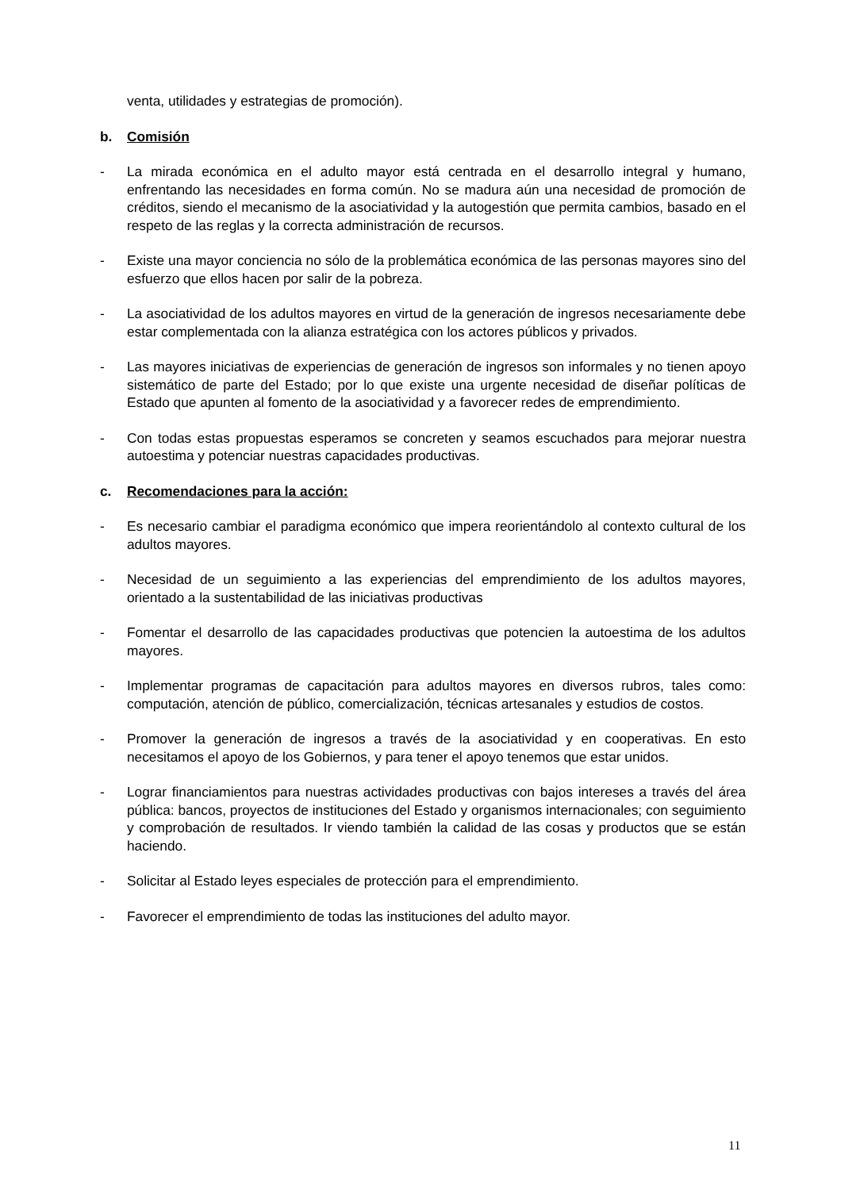venta, utilidades y estrategias de promoción).
b. Comisión
- La mirada económica en el adulto mayor está centrada en el desarrollo integral y humano, enfrentando las necesidades en forma común. No se madura aún una necesidad de promoción de créditos, siendo el mecanismo de la asociatividad y la autogestión que permita cambios, basado en el respeto de las reglas y la correcta administración de recursos.
- Existe una mayor conciencia no sólo de la problemática económica de las personas mayores sino del esfuerzo que ellos hacen por salir de la pobreza.
- La asociatividad de los adultos mayores en virtud de la generación de ingresos necesariamente debe estar complementada con la alianza estratégica con los actores públicos y privados.
- Las mayores iniciativas de experiencias de generación de ingresos son informales y no tienen apoyo sistemático de parte del Estado; por lo que existe una urgente necesidad de diseñar políticas de Estado que apunten al fomento de la asociatividad y a favorecer redes de emprendimiento.
- Con todas estas propuestas esperamos se concreten y seamos escuchados para mejorar nuestra autoestima y potenciar nuestras capacidades productivas.
c. Recomendaciones para la acción:
- Es necesario cambiar el paradigma económico que impera reorientándolo al contexto cultural de los adultos mayores.
- Necesidad de un seguimiento a las experiencias del emprendimiento de los adultos mayores, orientado a la sustentabilidad de las iniciativas productivas
- Fomentar el desarrollo de las capacidades productivas que potencien la autoestima de los adultos mayores.
- Implementar programas de capacitación para adultos mayores en diversos rubros, tales como: computación, atención de público, comercialización, técnicas artesanales y estudios de costos.
- Promover la generación de ingresos a través de la asociatividad y en cooperativas. En esto necesitamos el apoyo de los Gobiernos, y para tener el apoyo tenemos que estar unidos.
- Lograr financiamientos para nuestras actividades productivas con bajos intereses a través del área pública: bancos, proyectos de instituciones del Estado y organismos internacionales; con seguimiento y comprobación de resultados. Ir viendo también la calidad de las cosas y productos que se están haciendo.
- Solicitar al Estado leyes especiales de protección para el emprendimiento.
- Favorecer el emprendimiento de todas las instituciones del adulto mayor.
11